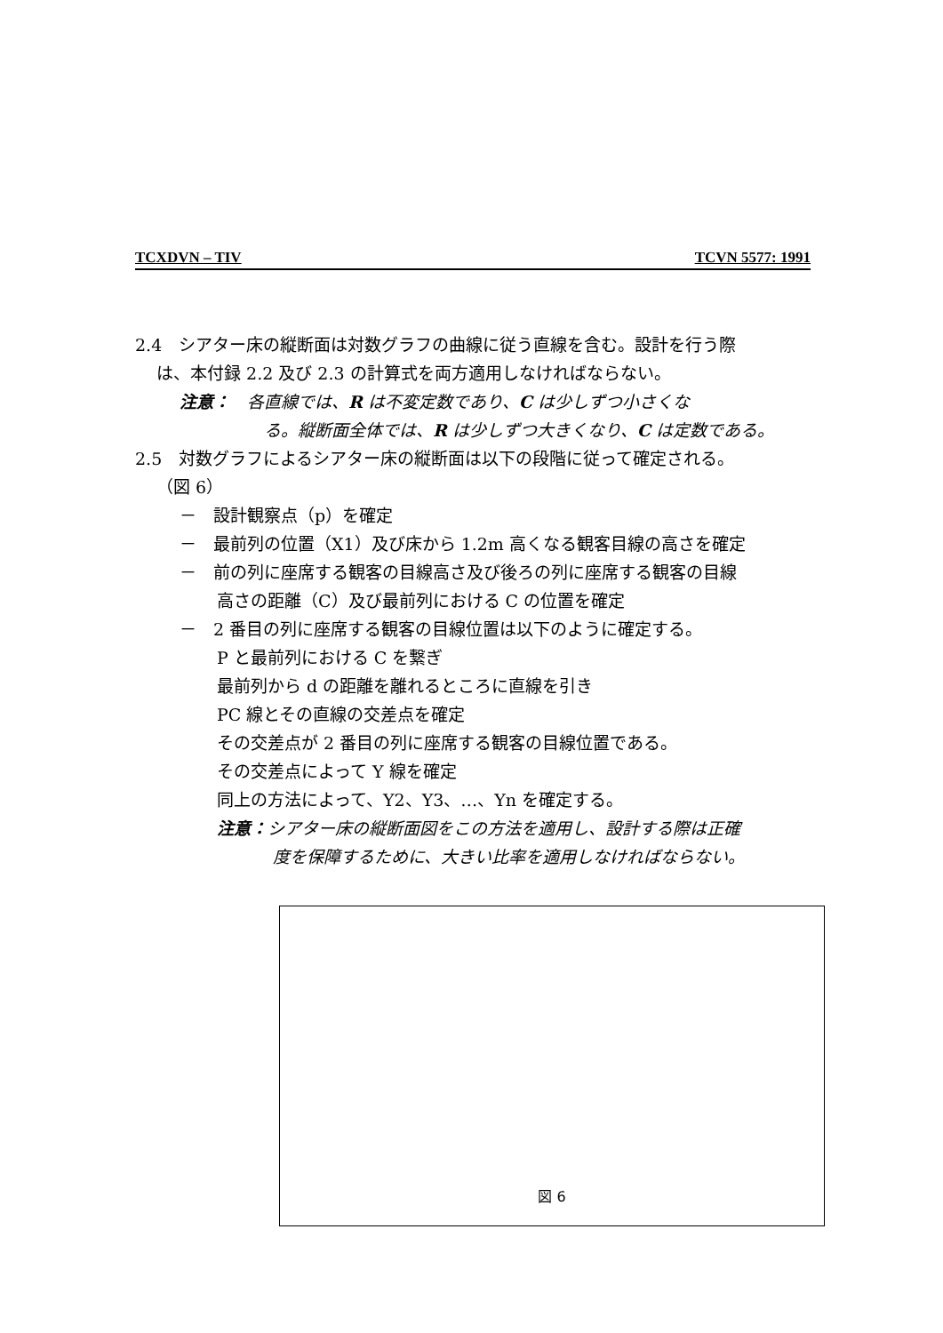TCXDVN – TIV TCVN 5577: 1991
2.4　シアター床の縦断面は対数グラフの曲線に従う直線を含む。設計を行う際
は、本付録 2.2 及び 2.3 の計算式を両方適用しなければならない。
注意：　各直線では、R は不変定数であり、C は少しずつ小さくな
る。縦断面全体では、R は少しずつ大きくなり、C は定数である。
2.5　対数グラフによるシアター床の縦断面は以下の段階に従って確定される。
（図 6）
－　設計観察点（p）を確定
－　最前列の位置（X1）及び床から 1.2m 高くなる観客目線の高さを確定
－　前の列に座席する観客の目線高さ及び後ろの列に座席する観客の目線
高さの距離（C）及び最前列における C の位置を確定
－　2 番目の列に座席する観客の目線位置は以下のように確定する。
P と最前列における C を繋ぎ
最前列から d の距離を離れるところに直線を引き
PC 線とその直線の交差点を確定
その交差点が 2 番目の列に座席する観客の目線位置である。
その交差点によって Y 線を確定
同上の方法によって、Y2、Y3、…、Yn を確定する。
注意：シアター床の縦断面図をこの方法を適用し、設計する際は正確
度を保障するために、大きい比率を適用しなければならない。
図 6